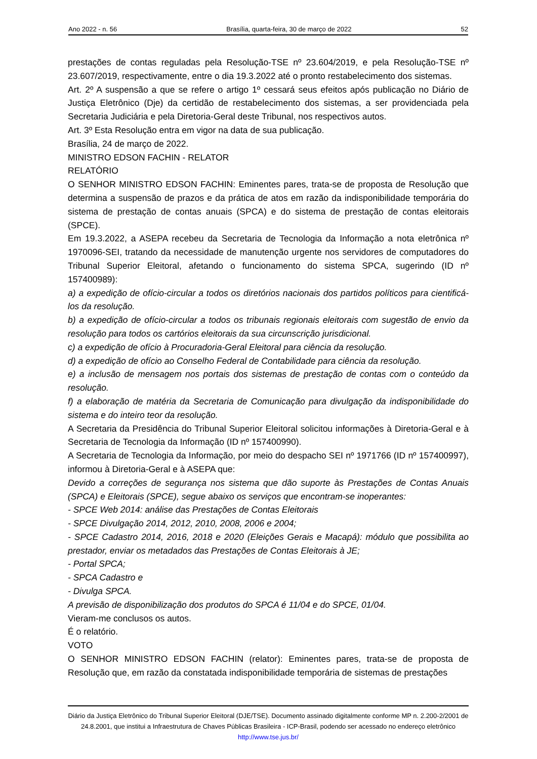Ano 2022 - n. 56 Brasília, quarta-feira, 30 de março de 2022 52
prestações de contas reguladas pela Resolução-TSE nº 23.604/2019, e pela Resolução-TSE nº 23.607/2019, respectivamente, entre o dia 19.3.2022 até o pronto restabelecimento dos sistemas.
Art. 2º A suspensão a que se refere o artigo 1º cessará seus efeitos após publicação no Diário de Justiça Eletrônico (Dje) da certidão de restabelecimento dos sistemas, a ser providenciada pela Secretaria Judiciária e pela Diretoria-Geral deste Tribunal, nos respectivos autos.
Art. 3º Esta Resolução entra em vigor na data de sua publicação.
Brasília, 24 de março de 2022.
MINISTRO EDSON FACHIN - RELATOR
RELATÓRIO
O SENHOR MINISTRO EDSON FACHIN: Eminentes pares, trata-se de proposta de Resolução que determina a suspensão de prazos e da prática de atos em razão da indisponibilidade temporária do sistema de prestação de contas anuais (SPCA) e do sistema de prestação de contas eleitorais (SPCE).
Em 19.3.2022, a ASEPA recebeu da Secretaria de Tecnologia da Informação a nota eletrônica nº 1970096-SEI, tratando da necessidade de manutenção urgente nos servidores de computadores do Tribunal Superior Eleitoral, afetando o funcionamento do sistema SPCA, sugerindo (ID nº 157400989):
a) a expedição de ofício-circular a todos os diretórios nacionais dos partidos políticos para cientificá-los da resolução.
b) a expedição de ofício-circular a todos os tribunais regionais eleitorais com sugestão de envio da resolução para todos os cartórios eleitorais da sua circunscrição jurisdicional.
c) a expedição de ofício à Procuradoria-Geral Eleitoral para ciência da resolução.
d) a expedição de ofício ao Conselho Federal de Contabilidade para ciência da resolução.
e) a inclusão de mensagem nos portais dos sistemas de prestação de contas com o conteúdo da resolução.
f) a elaboração de matéria da Secretaria de Comunicação para divulgação da indisponibilidade do sistema e do inteiro teor da resolução.
A Secretaria da Presidência do Tribunal Superior Eleitoral solicitou informações à Diretoria-Geral e à Secretaria de Tecnologia da Informação (ID nº 157400990).
A Secretaria de Tecnologia da Informação, por meio do despacho SEI nº 1971766 (ID nº 157400997), informou à Diretoria-Geral e à ASEPA que:
Devido a correções de segurança nos sistema que dão suporte às Prestações de Contas Anuais (SPCA) e Eleitorais (SPCE), segue abaixo os serviços que encontram-se inoperantes:
- SPCE Web 2014: análise das Prestações de Contas Eleitorais
- SPCE Divulgação 2014, 2012, 2010, 2008, 2006 e 2004;
- SPCE Cadastro 2014, 2016, 2018 e 2020 (Eleições Gerais e Macapá): módulo que possibilita ao prestador, enviar os metadados das Prestações de Contas Eleitorais à JE;
- Portal SPCA;
- SPCA Cadastro e
- Divulga SPCA.
A previsão de disponibilização dos produtos do SPCA é 11/04 e do SPCE, 01/04.
Vieram-me conclusos os autos.
É o relatório.
VOTO
O SENHOR MINISTRO EDSON FACHIN (relator): Eminentes pares, trata-se de proposta de Resolução que, em razão da constatada indisponibilidade temporária de sistemas de prestações
Diário da Justiça Eletrônico do Tribunal Superior Eleitoral (DJE/TSE). Documento assinado digitalmente conforme MP n. 2.200-2/2001 de 24.8.2001, que institui a Infraestrutura de Chaves Públicas Brasileira - ICP-Brasil, podendo ser acessado no endereço eletrônico http://www.tse.jus.br/